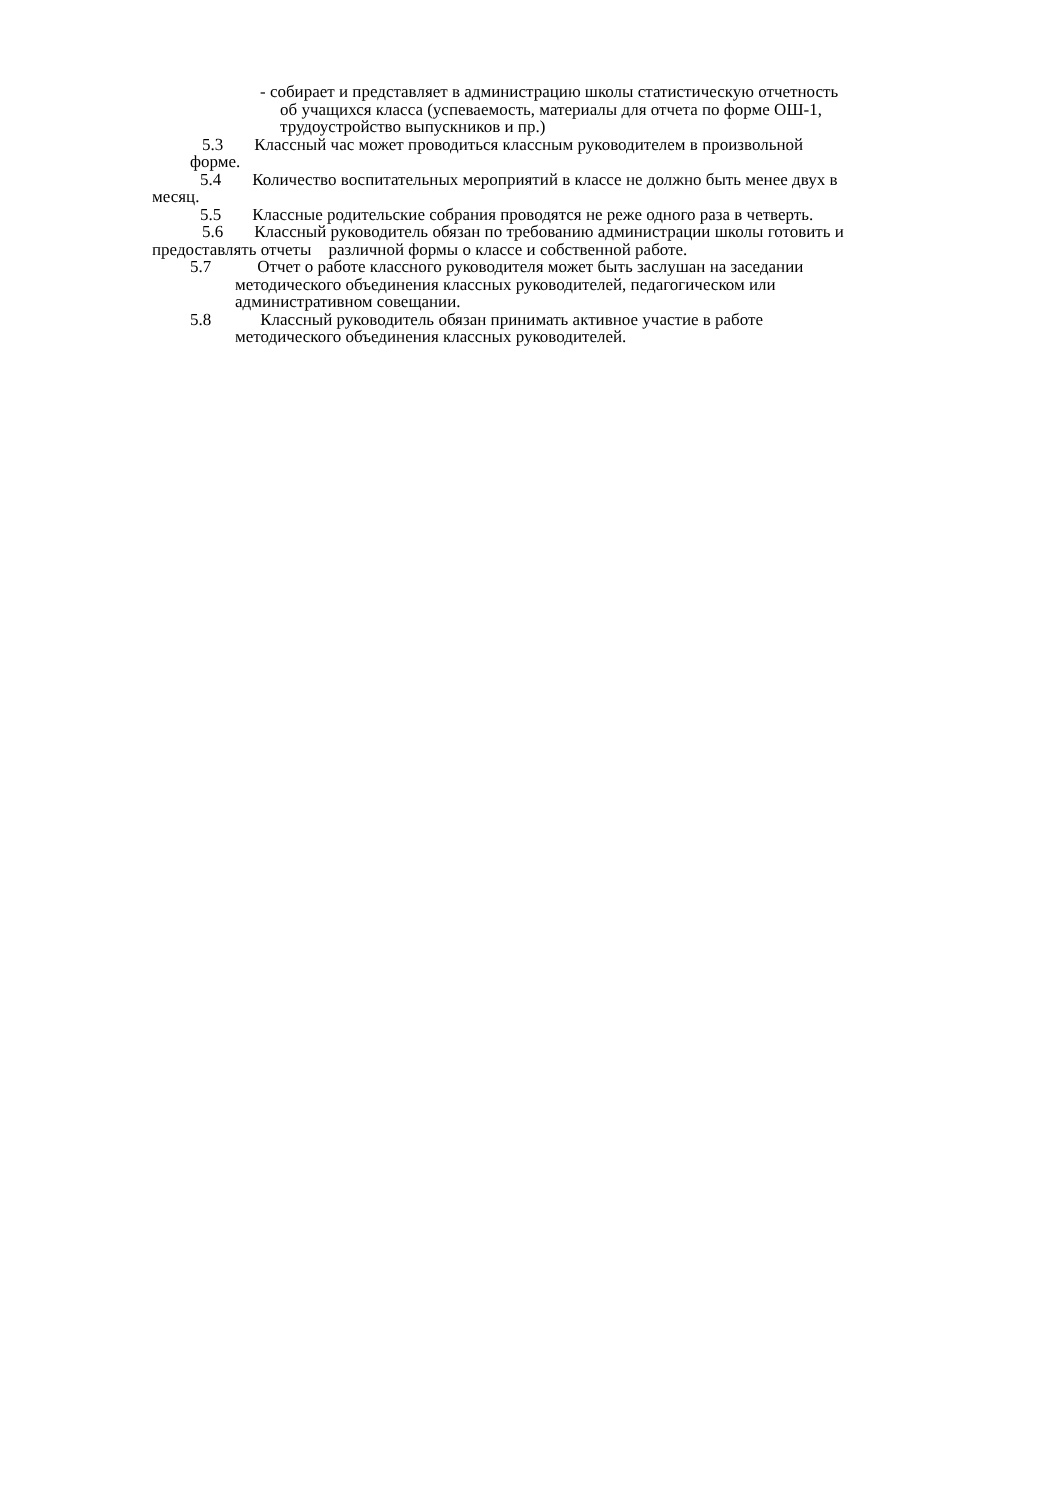- собирает и представляет в администрацию школы статистическую отчетность
об учащихся класса (успеваемость, материалы для отчета по форме ОШ-1,
трудоустройство выпускников и пр.)
5.3 Классный час может проводиться классным руководителем в произвольной
форме.
5.4 Количество воспитательных мероприятий в классе не должно быть менее двух в
месяц.
5.5 Классные родительские собрания проводятся не реже одного раза в четверть.
5.6 Классный руководитель обязан по требованию администрации школы готовить и
предоставлять отчеты различной формы о классе и собственной работе.
5.7 Отчет о работе классного руководителя может быть заслушан на заседании
методического объединения классных руководителей, педагогическом или
административном совещании.
5.8 Классный руководитель обязан принимать активное участие в работе
методического объединения классных руководителей.